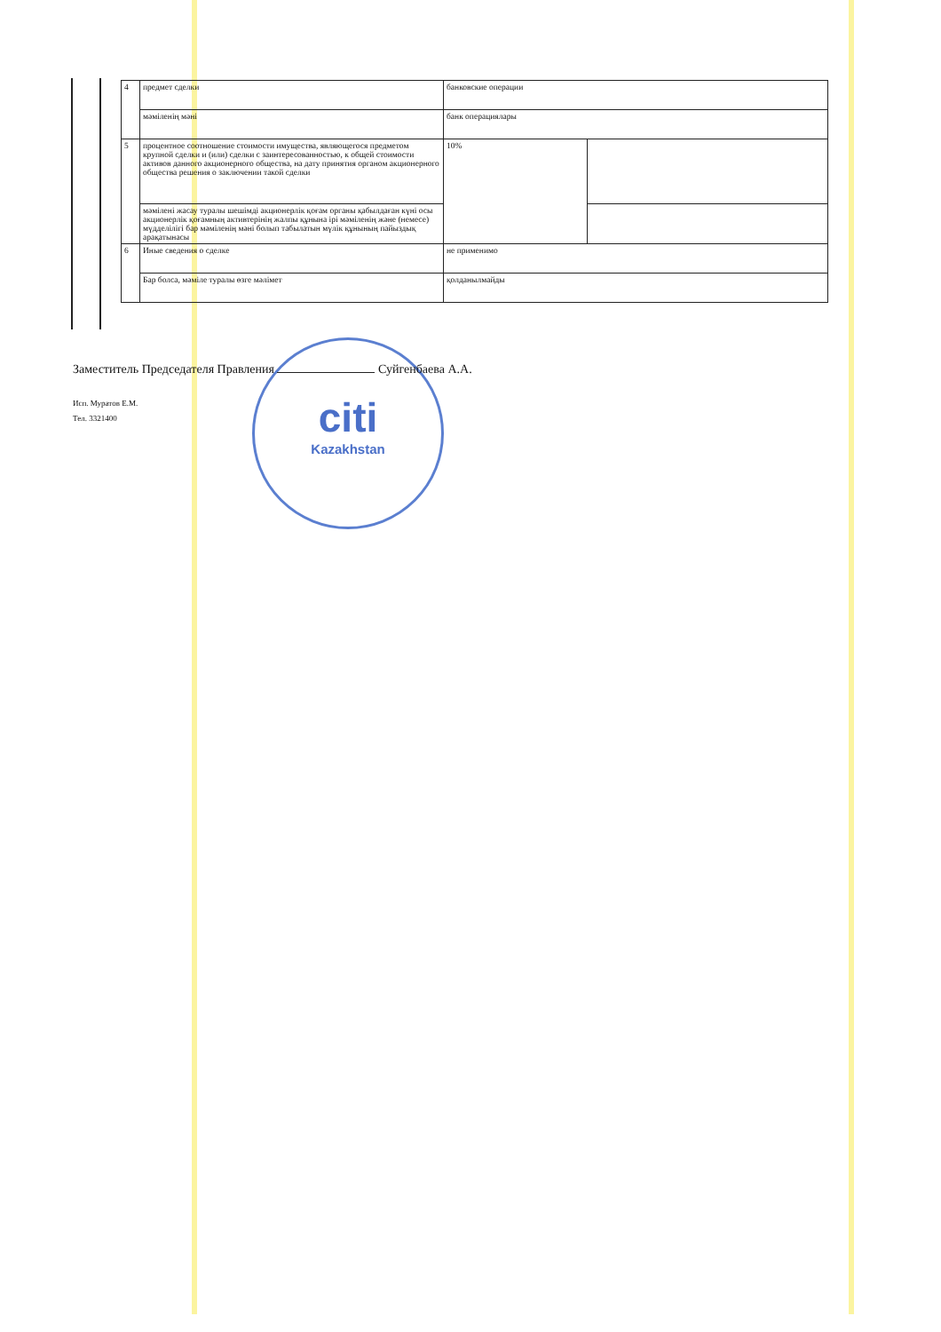| 4 | предмет сделки | банковские операции | |
| | мәміленің мәні | банк операциялары | |
| 5 | процентное соотношение стоимости имущества, являющегося предметом крупной сделки и (или) сделки с заинтересованностью, к общей стоимости активов данного акционерного общества, на дату принятия органом акционерного общества решения о заключении такой сделки | 10% | |
| | мәмілені жасау туралы шешімді акционерлік қоғам органы қабылдаған күні осы акционерлік қоғамның активтерінің жалпы құнына ірі мәміленің және (немесе) мүдделілігі бар мәміленің мәні болып табылатын мүлік құнының пайыздық арақатынасы | | |
| 6 | Иные сведения о сделке | не применимо | |
| | Бар болса, мәміле туралы өзге мәлімет | қолданылмайды | |
citi
Kazakhstan
Заместитель Председателя Правления Суйгенбаева А.А.
Исп. Муратов Е.М.
Тел. 3321400